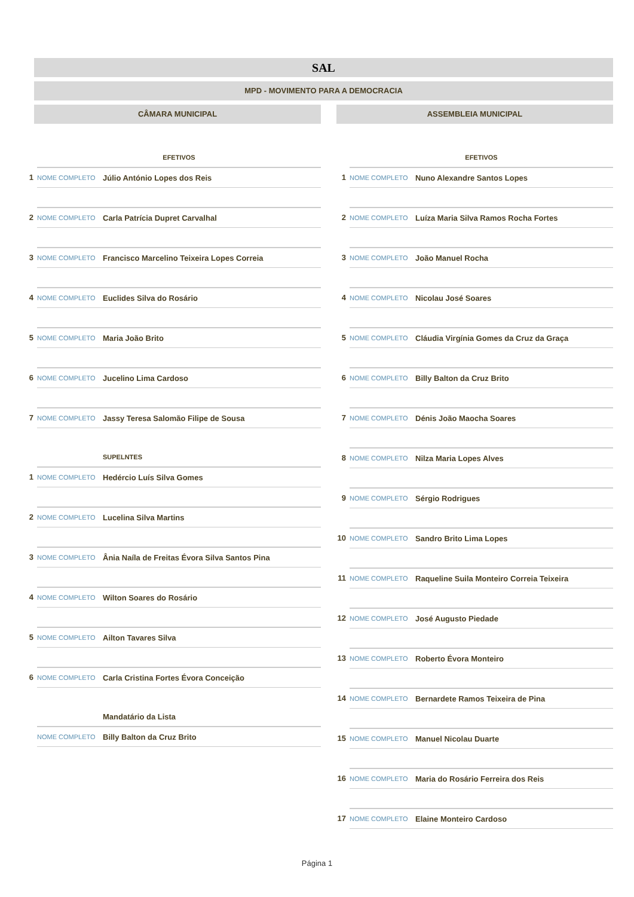SAL
MPD - MOVIMENTO PARA A DEMOCRACIA
CÂMARA MUNICIPAL
| | EFETIVOS | |
| 1 | NOME COMPLETO | Júlio António Lopes dos Reis |
| 2 | NOME COMPLETO | Carla Patrícia Dupret Carvalhal |
| 3 | NOME COMPLETO | Francisco Marcelino Teixeira Lopes Correia |
| 4 | NOME COMPLETO | Euclides Silva do Rosário |
| 5 | NOME COMPLETO | Maria João Brito |
| 6 | NOME COMPLETO | Jucelino Lima Cardoso |
| 7 | NOME COMPLETO | Jassy Teresa Salomão Filipe de Sousa |
| | | SUPELNTES |
| 1 | NOME COMPLETO | Hedércio Luís Silva Gomes |
| 2 | NOME COMPLETO | Lucelina Silva Martins |
| 3 | NOME COMPLETO | Ânia Naíla de Freitas Évora Silva Santos Pina |
| 4 | NOME COMPLETO | Wilton Soares do Rosário |
| 5 | NOME COMPLETO | Ailton Tavares Silva |
| 6 | NOME COMPLETO | Carla Cristina Fortes Évora Conceição |
| | | Mandatário da Lista |
| | NOME COMPLETO | Billy Balton da Cruz Brito |
ASSEMBLEIA MUNICIPAL
| | EFETIVOS | |
| 1 | NOME COMPLETO | Nuno Alexandre Santos Lopes |
| 2 | NOME COMPLETO | Luíza Maria Silva Ramos Rocha Fortes |
| 3 | NOME COMPLETO | João Manuel Rocha |
| 4 | NOME COMPLETO | Nicolau José Soares |
| 5 | NOME COMPLETO | Cláudia Virgínia Gomes da Cruz da Graça |
| 6 | NOME COMPLETO | Billy Balton da Cruz Brito |
| 7 | NOME COMPLETO | Dénis João Maocha Soares |
| 8 | NOME COMPLETO | Nilza Maria Lopes Alves |
| 9 | NOME COMPLETO | Sérgio Rodrigues |
| 10 | NOME COMPLETO | Sandro Brito Lima Lopes |
| 11 | NOME COMPLETO | Raqueline Suila Monteiro Correia Teixeira |
| 12 | NOME COMPLETO | José Augusto Piedade |
| 13 | NOME COMPLETO | Roberto Évora Monteiro |
| 14 | NOME COMPLETO | Bernardete Ramos Teixeira de Pina |
| 15 | NOME COMPLETO | Manuel Nicolau Duarte |
| 16 | NOME COMPLETO | Maria do Rosário Ferreira dos Reis |
| 17 | NOME COMPLETO | Elaine Monteiro Cardoso |
Página 1